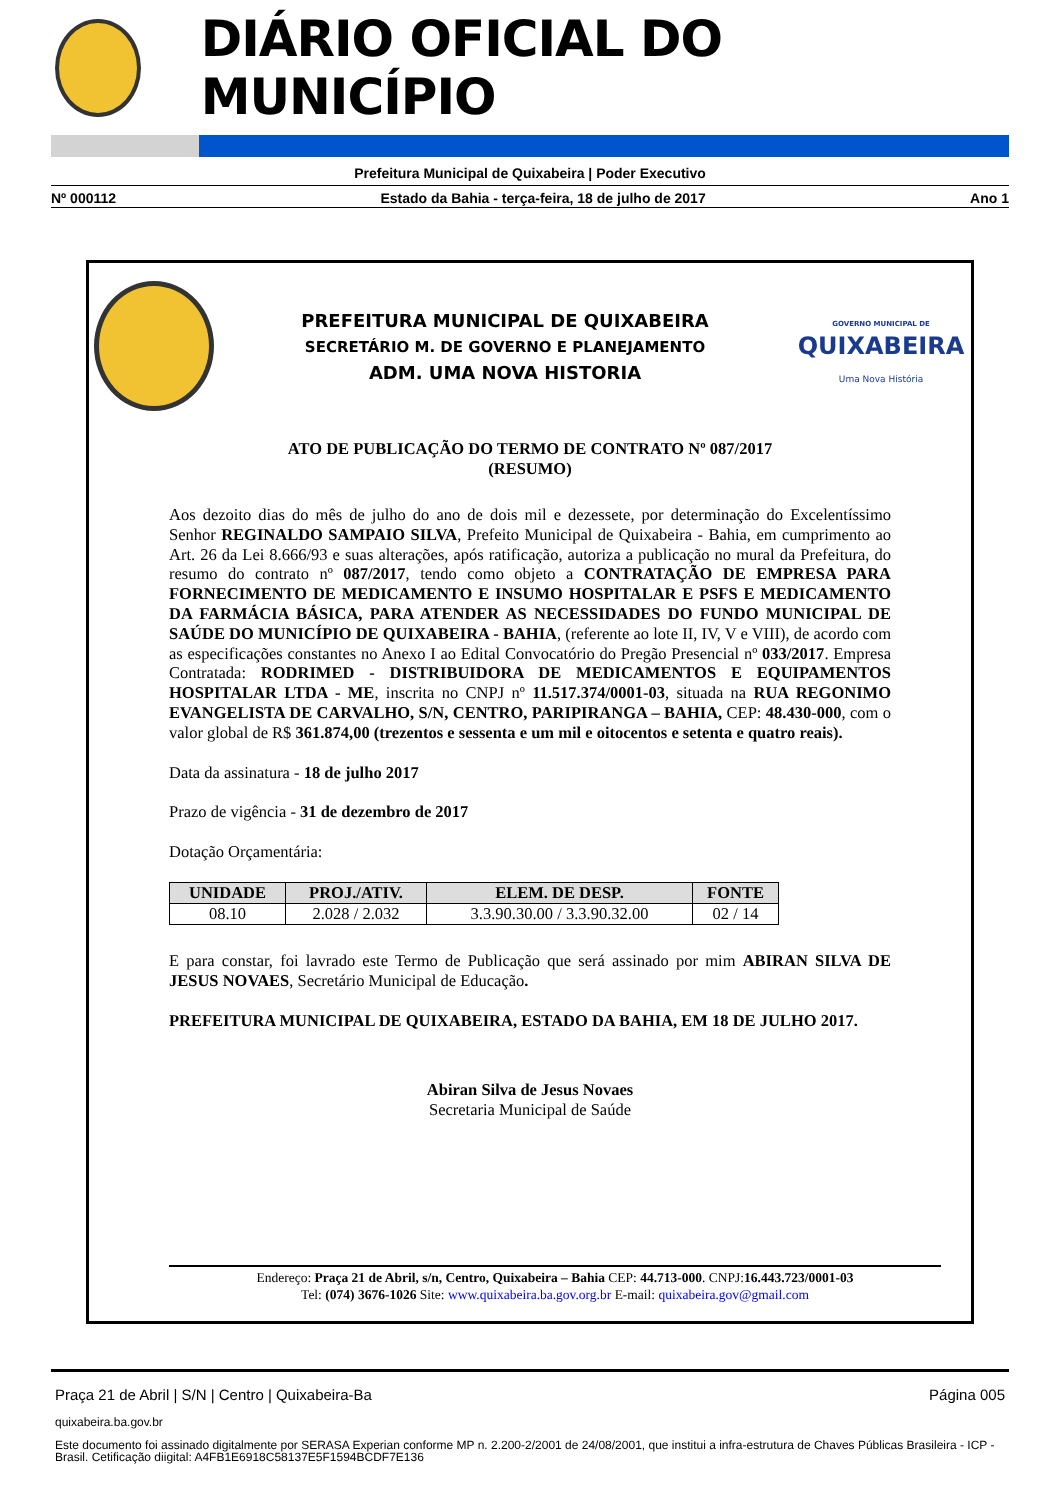DIÁRIO OFICIAL DO MUNICÍPIO
Prefeitura Municipal de Quixabeira | Poder Executivo
Nº 000112 Estado da Bahia - terça-feira, 18 de julho de 2017 Ano 1
PREFEITURA MUNICIPAL DE QUIXABEIRA
SECRETÁRIO M. DE GOVERNO E PLANEJAMENTO
ADM. UMA NOVA HISTORIA
GOVERNO MUNICIPAL DE
QUIXABEIRA
Uma Nova História
ATO DE PUBLICAÇÃO DO TERMO DE CONTRATO Nº 087/2017
(RESUMO)
Aos dezoito dias do mês de julho do ano de dois mil e dezessete, por determinação do Excelentíssimo Senhor REGINALDO SAMPAIO SILVA, Prefeito Municipal de Quixabeira - Bahia, em cumprimento ao Art. 26 da Lei 8.666/93 e suas alterações, após ratificação, autoriza a publicação no mural da Prefeitura, do resumo do contrato nº 087/2017, tendo como objeto a CONTRATAÇÃO DE EMPRESA PARA FORNECIMENTO DE MEDICAMENTO E INSUMO HOSPITALAR E PSFS E MEDICAMENTO DA FARMÁCIA BÁSICA, PARA ATENDER AS NECESSIDADES DO FUNDO MUNICIPAL DE SAÚDE DO MUNICÍPIO DE QUIXABEIRA - BAHIA, (referente ao lote II, IV, V e VIII), de acordo com as especificações constantes no Anexo I ao Edital Convocatório do Pregão Presencial nº 033/2017. Empresa Contratada: RODRIMED - DISTRIBUIDORA DE MEDICAMENTOS E EQUIPAMENTOS HOSPITALAR LTDA - ME, inscrita no CNPJ nº 11.517.374/0001-03, situada na RUA REGONIMO EVANGELISTA DE CARVALHO, S/N, CENTRO, PARIPIRANGA – BAHIA, CEP: 48.430-000, com o valor global de R$ 361.874,00 (trezentos e sessenta e um mil e oitocentos e setenta e quatro reais).
Data da assinatura - 18 de julho 2017
Prazo de vigência - 31 de dezembro de 2017
Dotação Orçamentária:
| UNIDADE | PROJ./ATIV. | ELEM. DE DESP. | FONTE |
| --- | --- | --- | --- |
| 08.10 | 2.028 / 2.032 | 3.3.90.30.00 / 3.3.90.32.00 | 02 / 14 |
E para constar, foi lavrado este Termo de Publicação que será assinado por mim ABIRAN SILVA DE JESUS NOVAES, Secretário Municipal de Educação.
PREFEITURA MUNICIPAL DE QUIXABEIRA, ESTADO DA BAHIA, EM 18 DE JULHO 2017.
Abiran Silva de Jesus Novaes
Secretaria Municipal de Saúde
Endereço: Praça 21 de Abril, s/n, Centro, Quixabeira – Bahia CEP: 44.713-000. CNPJ:16.443.723/0001-03
Tel: (074) 3676-1026 Site: www.quixabeira.ba.gov.org.br E-mail: quixabeira.gov@gmail.com
Praça 21 de Abril | S/N | Centro | Quixabeira-Ba Página 005
quixabeira.ba.gov.br
Este documento foi assinado digitalmente por SERASA Experian conforme MP n. 2.200-2/2001 de 24/08/2001, que institui a infra-estrutura de Chaves Públicas Brasileira - ICP - Brasil. Cetificação diigital: A4FB1E6918C58137E5F1594BCDF7E136